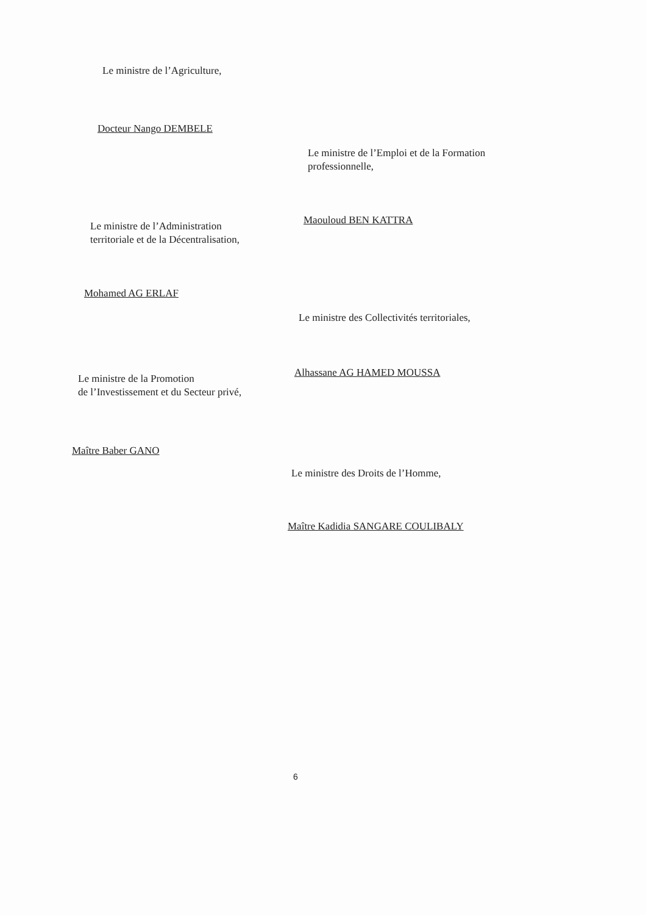Le ministre de l’Agriculture,
Docteur Nango DEMBELE
Le ministre de l’Emploi et de la Formation
professionnelle,
Maouloud BEN KATTRA
Le ministre de l’Administration
territoriale et de la Décentralisation,
Mohamed AG ERLAF
Le ministre des Collectivités territoriales,
Alhassane AG HAMED MOUSSA
Le ministre de la Promotion
de l’Investissement et du Secteur privé,
Maître Baber GANO
Le ministre des Droits de l’Homme,
Maître Kadidia SANGARE COULIBALY
6